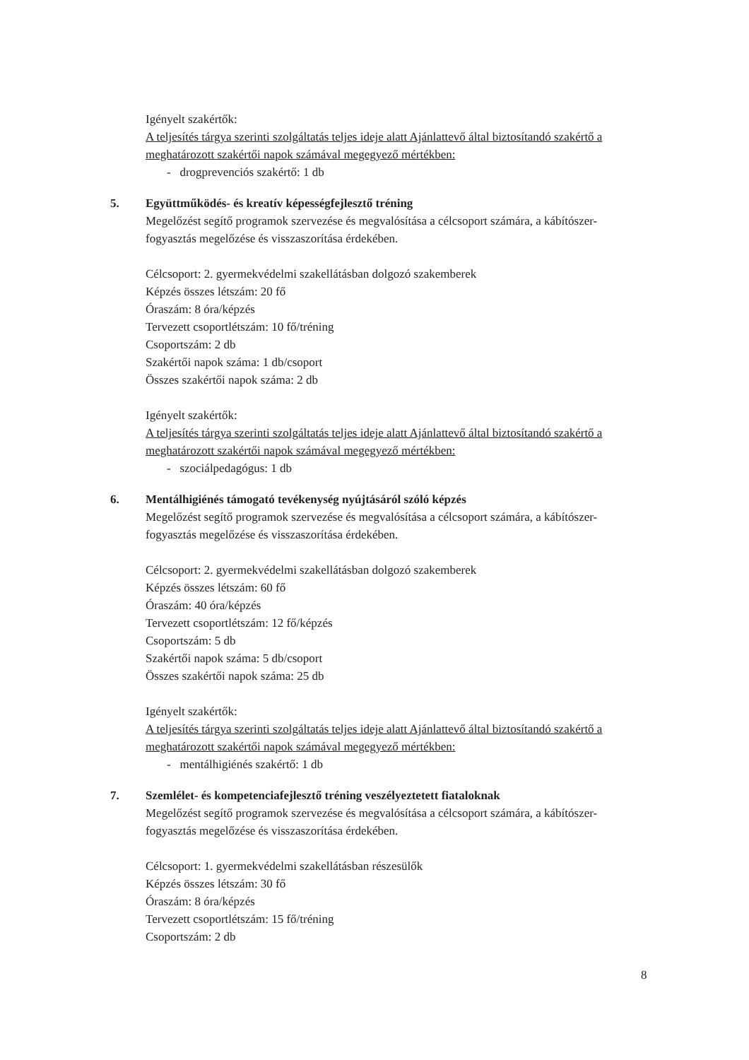Igényelt szakértők:
A teljesítés tárgya szerinti szolgáltatás teljes ideje alatt Ajánlattevő által biztosítandó szakértő a meghatározott szakértői napok számával megegyező mértékben:
- drogprevenciós szakértő: 1 db
5. Együttműködés- és kreatív képességfejlesztő tréning
Megelőzést segítő programok szervezése és megvalósítása a célcsoport számára, a kábítószer-fogyasztás megelőzése és visszaszorítása érdekében.
Célcsoport: 2. gyermekvédelmi szakellátásban dolgozó szakemberek
Képzés összes létszám: 20 fő
Óraszám: 8 óra/képzés
Tervezett csoportlétszám: 10 fő/tréning
Csoportszám: 2 db
Szakértői napok száma: 1 db/csoport
Összes szakértői napok száma: 2 db
Igényelt szakértők:
A teljesítés tárgya szerinti szolgáltatás teljes ideje alatt Ajánlattevő által biztosítandó szakértő a meghatározott szakértői napok számával megegyező mértékben:
- szociálpedagógus: 1 db
6. Mentálhigiénés támogató tevékenység nyújtásáról szóló képzés
Megelőzést segítő programok szervezése és megvalósítása a célcsoport számára, a kábítószer-fogyasztás megelőzése és visszaszorítása érdekében.
Célcsoport: 2. gyermekvédelmi szakellátásban dolgozó szakemberek
Képzés összes létszám: 60 fő
Óraszám: 40 óra/képzés
Tervezett csoportlétszám: 12 fő/képzés
Csoportszám: 5 db
Szakértői napok száma: 5 db/csoport
Összes szakértői napok száma: 25 db
Igényelt szakértők:
A teljesítés tárgya szerinti szolgáltatás teljes ideje alatt Ajánlattevő által biztosítandó szakértő a meghatározott szakértői napok számával megegyező mértékben:
- mentálhigiénés szakértő: 1 db
7. Szemlélet- és kompetenciafejlesztő tréning veszélyeztetett fiataloknak
Megelőzést segítő programok szervezése és megvalósítása a célcsoport számára, a kábítószer-fogyasztás megelőzése és visszaszorítása érdekében.
Célcsoport: 1. gyermekvédelmi szakellátásban részesülők
Képzés összes létszám: 30 fő
Óraszám: 8 óra/képzés
Tervezett csoportlétszám: 15 fő/tréning
Csoportszám: 2 db
8